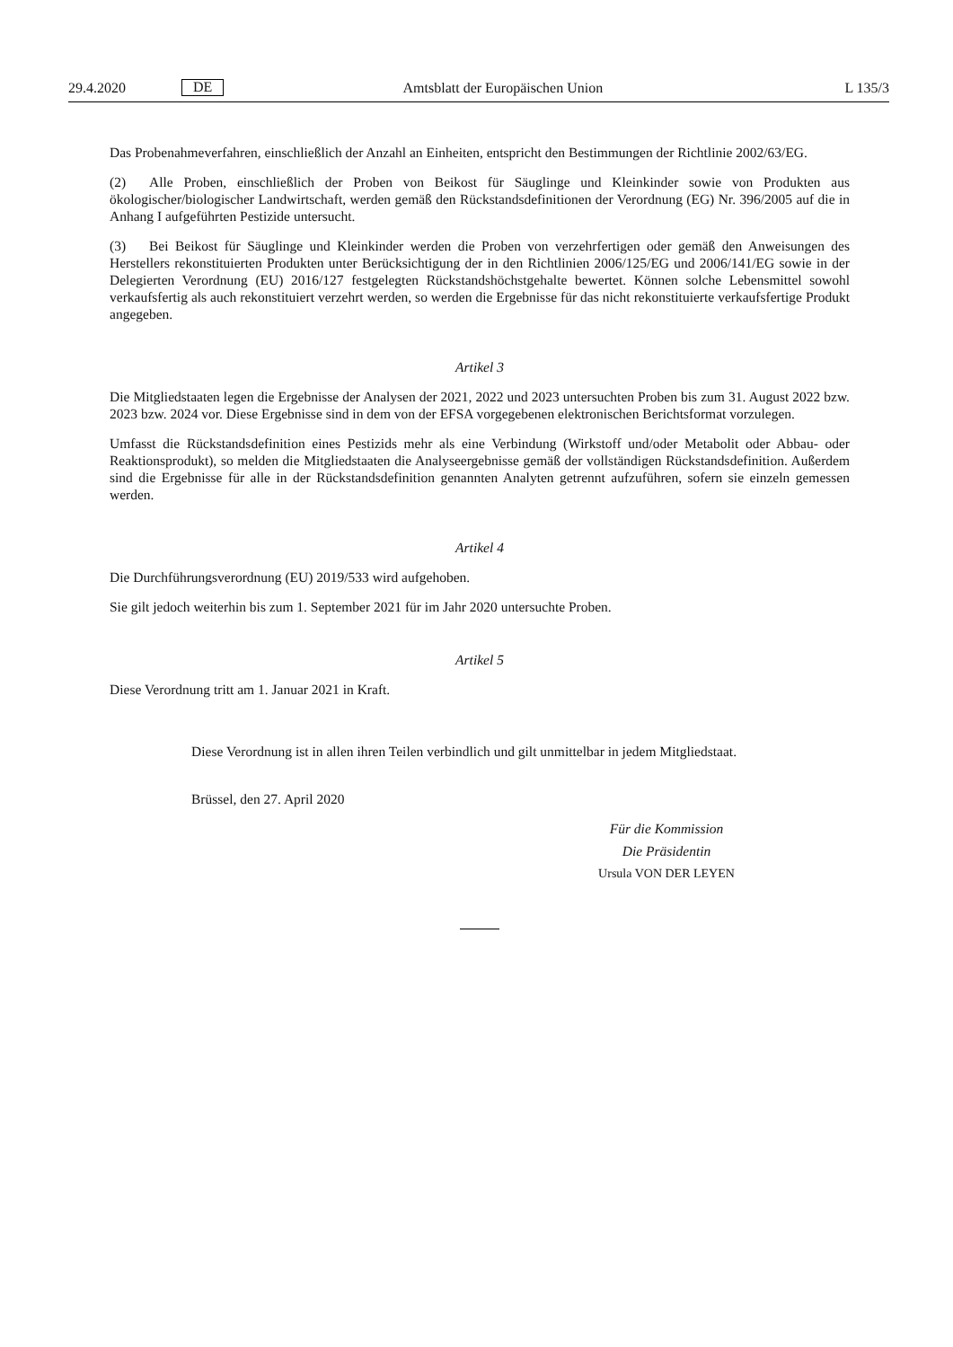29.4.2020 DE Amtsblatt der Europäischen Union L 135/3
Das Probenahmeverfahren, einschließlich der Anzahl an Einheiten, entspricht den Bestimmungen der Richtlinie 2002/63/EG.
(2) Alle Proben, einschließlich der Proben von Beikost für Säuglinge und Kleinkinder sowie von Produkten aus ökologischer/biologischer Landwirtschaft, werden gemäß den Rückstandsdefinitionen der Verordnung (EG) Nr. 396/2005 auf die in Anhang I aufgeführten Pestizide untersucht.
(3) Bei Beikost für Säuglinge und Kleinkinder werden die Proben von verzehrfertigen oder gemäß den Anweisungen des Herstellers rekonstituierten Produkten unter Berücksichtigung der in den Richtlinien 2006/125/EG und 2006/141/EG sowie in der Delegierten Verordnung (EU) 2016/127 festgelegten Rückstandshöchstgehalte bewertet. Können solche Lebensmittel sowohl verkaufsfertig als auch rekonstituiert verzehrt werden, so werden die Ergebnisse für das nicht rekonstituierte verkaufsfertige Produkt angegeben.
Artikel 3
Die Mitgliedstaaten legen die Ergebnisse der Analysen der 2021, 2022 und 2023 untersuchten Proben bis zum 31. August 2022 bzw. 2023 bzw. 2024 vor. Diese Ergebnisse sind in dem von der EFSA vorgegebenen elektronischen Berichtsformat vorzulegen.
Umfasst die Rückstandsdefinition eines Pestizids mehr als eine Verbindung (Wirkstoff und/oder Metabolit oder Abbau- oder Reaktionsprodukt), so melden die Mitgliedstaaten die Analyseergebnisse gemäß der vollständigen Rückstandsdefinition. Außerdem sind die Ergebnisse für alle in der Rückstandsdefinition genannten Analyten getrennt aufzuführen, sofern sie einzeln gemessen werden.
Artikel 4
Die Durchführungsverordnung (EU) 2019/533 wird aufgehoben.
Sie gilt jedoch weiterhin bis zum 1. September 2021 für im Jahr 2020 untersuchte Proben.
Artikel 5
Diese Verordnung tritt am 1. Januar 2021 in Kraft.
Diese Verordnung ist in allen ihren Teilen verbindlich und gilt unmittelbar in jedem Mitgliedstaat.
Brüssel, den 27. April 2020
Für die Kommission
Die Präsidentin
Ursula VON DER LEYEN